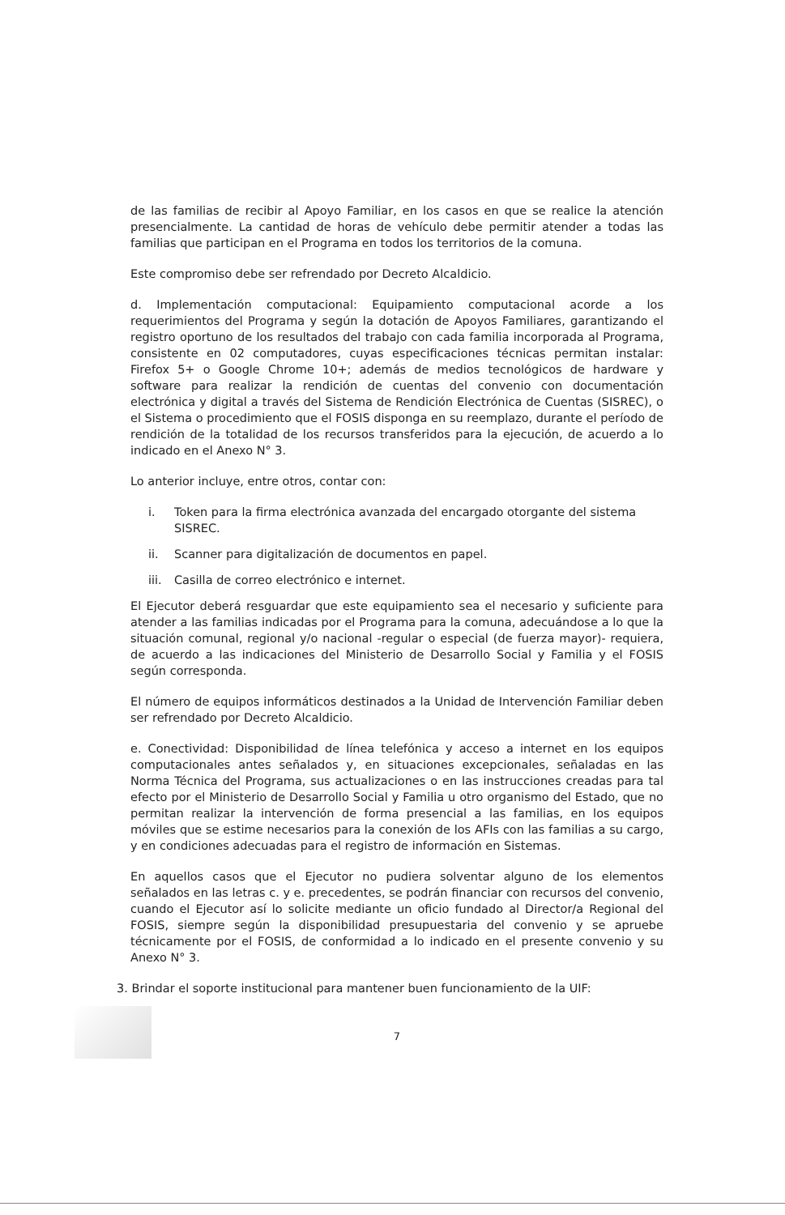de las familias de recibir al Apoyo Familiar, en los casos en que se realice la atención presencialmente. La cantidad de horas de vehículo debe permitir atender a todas las familias que participan en el Programa en todos los territorios de la comuna.
Este compromiso debe ser refrendado por Decreto Alcaldicio.
d. Implementación computacional: Equipamiento computacional acorde a los requerimientos del Programa y según la dotación de Apoyos Familiares, garantizando el registro oportuno de los resultados del trabajo con cada familia incorporada al Programa, consistente en 02 computadores, cuyas especificaciones técnicas permitan instalar: Firefox 5+ o Google Chrome 10+; además de medios tecnológicos de hardware y software para realizar la rendición de cuentas del convenio con documentación electrónica y digital a través del Sistema de Rendición Electrónica de Cuentas (SISREC), o el Sistema o procedimiento que el FOSIS disponga en su reemplazo, durante el período de rendición de la totalidad de los recursos transferidos para la ejecución, de acuerdo a lo indicado en el Anexo N° 3.
Lo anterior incluye, entre otros, contar con:
i. Token para la firma electrónica avanzada del encargado otorgante del sistema SISREC.
ii. Scanner para digitalización de documentos en papel.
iii. Casilla de correo electrónico e internet.
El Ejecutor deberá resguardar que este equipamiento sea el necesario y suficiente para atender a las familias indicadas por el Programa para la comuna, adecuándose a lo que la situación comunal, regional y/o nacional -regular o especial (de fuerza mayor)- requiera, de acuerdo a las indicaciones del Ministerio de Desarrollo Social y Familia y el FOSIS según corresponda.
El número de equipos informáticos destinados a la Unidad de Intervención Familiar deben ser refrendado por Decreto Alcaldicio.
e. Conectividad: Disponibilidad de línea telefónica y acceso a internet en los equipos computacionales antes señalados y, en situaciones excepcionales, señaladas en las Norma Técnica del Programa, sus actualizaciones o en las instrucciones creadas para tal efecto por el Ministerio de Desarrollo Social y Familia u otro organismo del Estado, que no permitan realizar la intervención de forma presencial a las familias, en los equipos móviles que se estime necesarios para la conexión de los AFIs con las familias a su cargo, y en condiciones adecuadas para el registro de información en Sistemas.
En aquellos casos que el Ejecutor no pudiera solventar alguno de los elementos señalados en las letras c. y e. precedentes, se podrán financiar con recursos del convenio, cuando el Ejecutor así lo solicite mediante un oficio fundado al Director/a Regional del FOSIS, siempre según la disponibilidad presupuestaria del convenio y se apruebe técnicamente por el FOSIS, de conformidad a lo indicado en el presente convenio y su Anexo N° 3.
3. Brindar el soporte institucional para mantener buen funcionamiento de la UIF:
7